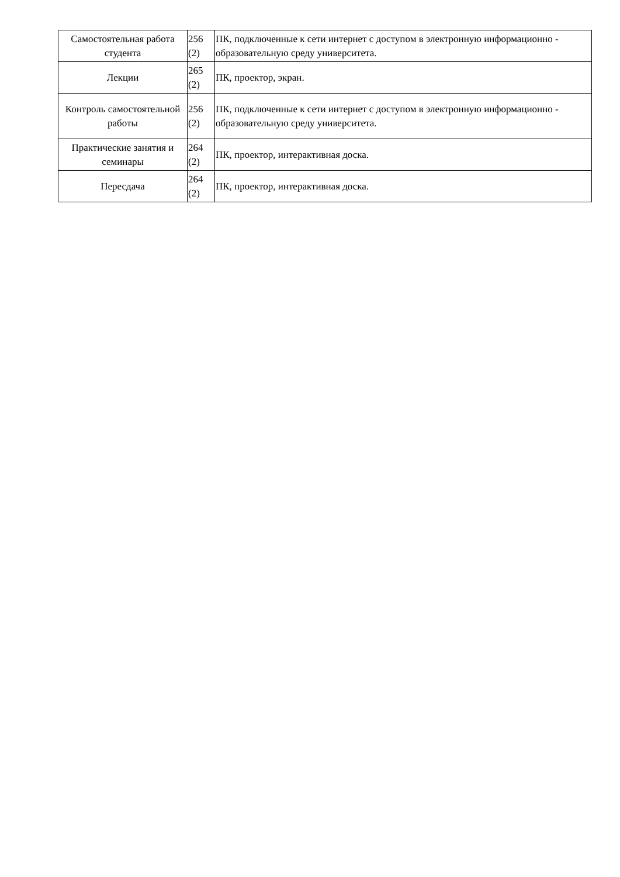| Самостоятельная работа студента | 256 (2) | ПК, подключенные к сети интернет с доступом в электронную информационно - образовательную среду университета. |
| Лекции | 265 (2) | ПК, проектор, экран. |
| Контроль самостоятельной работы | 256 (2) | ПК, подключенные к сети интернет с доступом в электронную информационно - образовательную среду университета. |
| Практические занятия и семинары | 264 (2) | ПК, проектор, интерактивная доска. |
| Пересдача | 264 (2) | ПК, проектор, интерактивная доска. |